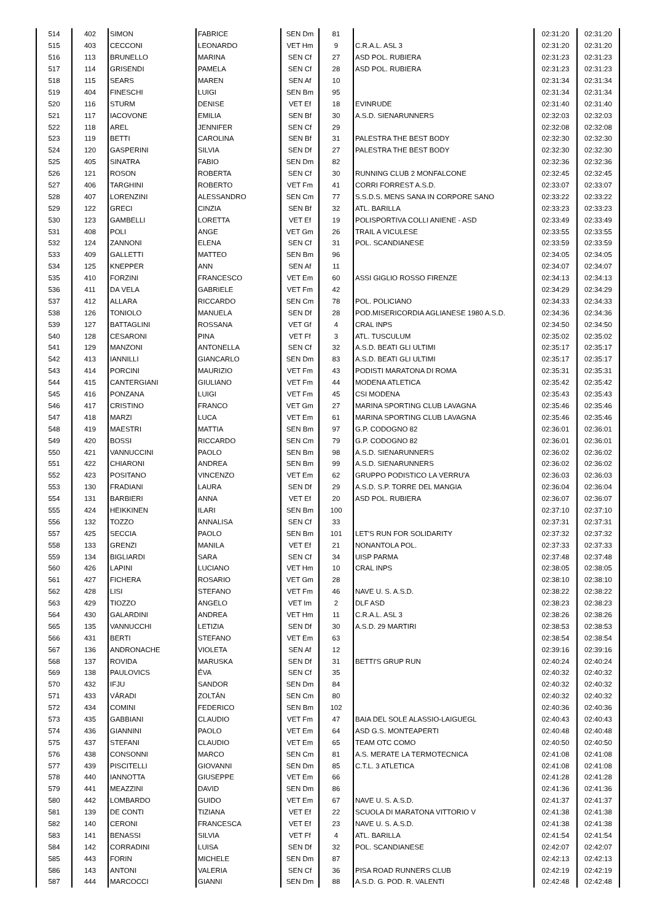| 514 | 402 | SIMON | FABRICE | SEN Dm | 81 | | 02:31:20 | 02:31:20 |
| 515 | 403 | CECCONI | LEONARDO | VET Hm | 9 | C.R.A.L. ASL 3 | 02:31:20 | 02:31:20 |
| 516 | 113 | BRUNELLO | MARINA | SEN Cf | 27 | ASD POL. RUBIERA | 02:31:23 | 02:31:23 |
| 517 | 114 | GRISENDI | PAMELA | SEN Cf | 28 | ASD POL. RUBIERA | 02:31:23 | 02:31:23 |
| 518 | 115 | SEARS | MAREN | SEN Af | 10 | | 02:31:34 | 02:31:34 |
| 519 | 404 | FINESCHI | LUIGI | SEN Bm | 95 | | 02:31:34 | 02:31:34 |
| 520 | 116 | STURM | DENISE | VET Ef | 18 | EVINRUDE | 02:31:40 | 02:31:40 |
| 521 | 117 | IACOVONE | EMILIA | SEN Bf | 30 | A.S.D. SIENARUNNERS | 02:32:03 | 02:32:03 |
| 522 | 118 | AREL | JENNIFER | SEN Cf | 29 | | 02:32:08 | 02:32:08 |
| 523 | 119 | BETTI | CAROLINA | SEN Bf | 31 | PALESTRA THE BEST BODY | 02:32:30 | 02:32:30 |
| 524 | 120 | GASPERINI | SILVIA | SEN Df | 27 | PALESTRA THE BEST BODY | 02:32:30 | 02:32:30 |
| 525 | 405 | SINATRA | FABIO | SEN Dm | 82 | | 02:32:36 | 02:32:36 |
| 526 | 121 | ROSON | ROBERTA | SEN Cf | 30 | RUNNING CLUB 2 MONFALCONE | 02:32:45 | 02:32:45 |
| 527 | 406 | TARGHINI | ROBERTO | VET Fm | 41 | CORRI FORREST A.S.D. | 02:33:07 | 02:33:07 |
| 528 | 407 | LORENZINI | ALESSANDRO | SEN Cm | 77 | S.S.D.S. MENS SANA IN CORPORE SANO | 02:33:22 | 02:33:22 |
| 529 | 122 | GRECI | CINZIA | SEN Bf | 32 | ATL. BARILLA | 02:33:23 | 02:33:23 |
| 530 | 123 | GAMBELLI | LORETTA | VET Ef | 19 | POLISPORTIVA COLLI ANIENE - ASD | 02:33:49 | 02:33:49 |
| 531 | 408 | POLI | ANGE | VET Gm | 26 | TRAIL A VICULESE | 02:33:55 | 02:33:55 |
| 532 | 124 | ZANNONI | ELENA | SEN Cf | 31 | POL. SCANDIANESE | 02:33:59 | 02:33:59 |
| 533 | 409 | GALLETTI | MATTEO | SEN Bm | 96 | | 02:34:05 | 02:34:05 |
| 534 | 125 | KNEPPER | ANN | SEN Af | 11 | | 02:34:07 | 02:34:07 |
| 535 | 410 | FORZINI | FRANCESCO | VET Em | 60 | ASSI GIGLIO ROSSO FIRENZE | 02:34:13 | 02:34:13 |
| 536 | 411 | DA VELA | GABRIELE | VET Fm | 42 | | 02:34:29 | 02:34:29 |
| 537 | 412 | ALLARA | RICCARDO | SEN Cm | 78 | POL. POLICIANO | 02:34:33 | 02:34:33 |
| 538 | 126 | TONIOLO | MANUELA | SEN Df | 28 | POD.MISERICORDIA AGLIANESE 1980 A.S.D. | 02:34:36 | 02:34:36 |
| 539 | 127 | BATTAGLINI | ROSSANA | VET Gf | 4 | CRAL INPS | 02:34:50 | 02:34:50 |
| 540 | 128 | CESARONI | PINA | VET Ff | 3 | ATL. TUSCULUM | 02:35:02 | 02:35:02 |
| 541 | 129 | MANZONI | ANTONELLA | SEN Cf | 32 | A.S.D. BEATI GLI ULTIMI | 02:35:17 | 02:35:17 |
| 542 | 413 | IANNILLI | GIANCARLO | SEN Dm | 83 | A.S.D. BEATI GLI ULTIMI | 02:35:17 | 02:35:17 |
| 543 | 414 | PORCINI | MAURIZIO | VET Fm | 43 | PODISTI MARATONA DI ROMA | 02:35:31 | 02:35:31 |
| 544 | 415 | CANTERGIANI | GIULIANO | VET Fm | 44 | MODENA ATLETICA | 02:35:42 | 02:35:42 |
| 545 | 416 | PONZANA | LUIGI | VET Fm | 45 | CSI MODENA | 02:35:43 | 02:35:43 |
| 546 | 417 | CRISTINO | FRANCO | VET Gm | 27 | MARINA SPORTING CLUB LAVAGNA | 02:35:46 | 02:35:46 |
| 547 | 418 | MARZI | LUCA | VET Em | 61 | MARINA SPORTING CLUB LAVAGNA | 02:35:46 | 02:35:46 |
| 548 | 419 | MAESTRI | MATTIA | SEN Bm | 97 | G.P. CODOGNO 82 | 02:36:01 | 02:36:01 |
| 549 | 420 | BOSSI | RICCARDO | SEN Cm | 79 | G.P. CODOGNO 82 | 02:36:01 | 02:36:01 |
| 550 | 421 | VANNUCCINI | PAOLO | SEN Bm | 98 | A.S.D. SIENARUNNERS | 02:36:02 | 02:36:02 |
| 551 | 422 | CHIARONI | ANDREA | SEN Bm | 99 | A.S.D. SIENARUNNERS | 02:36:02 | 02:36:02 |
| 552 | 423 | POSITANO | VINCENZO | VET Em | 62 | GRUPPO PODISTICO LA VERRU'A | 02:36:03 | 02:36:03 |
| 553 | 130 | FRADIANI | LAURA | SEN Df | 29 | A.S.D. S.P. TORRE DEL MANGIA | 02:36:04 | 02:36:04 |
| 554 | 131 | BARBIERI | ANNA | VET Ef | 20 | ASD POL. RUBIERA | 02:36:07 | 02:36:07 |
| 555 | 424 | HEIKKINEN | ILARI | SEN Bm | 100 | | 02:37:10 | 02:37:10 |
| 556 | 132 | TOZZO | ANNALISA | SEN Cf | 33 | | 02:37:31 | 02:37:31 |
| 557 | 425 | SECCIA | PAOLO | SEN Bm | 101 | LET'S RUN FOR SOLIDARITY | 02:37:32 | 02:37:32 |
| 558 | 133 | GRENZI | MANILA | VET Ef | 21 | NONANTOLA POL. | 02:37:33 | 02:37:33 |
| 559 | 134 | BIGLIARDI | SARA | SEN Cf | 34 | UISP PARMA | 02:37:48 | 02:37:48 |
| 560 | 426 | LAPINI | LUCIANO | VET Hm | 10 | CRAL INPS | 02:38:05 | 02:38:05 |
| 561 | 427 | FICHERA | ROSARIO | VET Gm | 28 | | 02:38:10 | 02:38:10 |
| 562 | 428 | LISI | STEFANO | VET Fm | 46 | NAVE U. S. A.S.D. | 02:38:22 | 02:38:22 |
| 563 | 429 | TIOZZO | ANGELO | VET Im | 2 | DLF ASD | 02:38:23 | 02:38:23 |
| 564 | 430 | GALARDINI | ANDREA | VET Hm | 11 | C.R.A.L. ASL 3 | 02:38:26 | 02:38:26 |
| 565 | 135 | VANNUCCHI | LETIZIA | SEN Df | 30 | A.S.D. 29 MARTIRI | 02:38:53 | 02:38:53 |
| 566 | 431 | BERTI | STEFANO | VET Em | 63 | | 02:38:54 | 02:38:54 |
| 567 | 136 | ANDRONACHE | VIOLETA | SEN Af | 12 | | 02:39:16 | 02:39:16 |
| 568 | 137 | ROVIDA | MARUSKA | SEN Df | 31 | BETTI'S GRUP RUN | 02:40:24 | 02:40:24 |
| 569 | 138 | PAULOVICS | ÉVA | SEN Cf | 35 | | 02:40:32 | 02:40:32 |
| 570 | 432 | IFJU | SANDOR | SEN Dm | 84 | | 02:40:32 | 02:40:32 |
| 571 | 433 | VÁRADI | ZOLTÁN | SEN Cm | 80 | | 02:40:32 | 02:40:32 |
| 572 | 434 | COMINI | FEDERICO | SEN Bm | 102 | | 02:40:36 | 02:40:36 |
| 573 | 435 | GABBIANI | CLAUDIO | VET Fm | 47 | BAIA DEL SOLE ALASSIO-LAIGUEGL | 02:40:43 | 02:40:43 |
| 574 | 436 | GIANNINI | PAOLO | VET Em | 64 | ASD G.S. MONTEAPERTI | 02:40:48 | 02:40:48 |
| 575 | 437 | STEFANI | CLAUDIO | VET Em | 65 | TEAM OTC COMO | 02:40:50 | 02:40:50 |
| 576 | 438 | CONSONNI | MARCO | SEN Cm | 81 | A.S. MERATE LA TERMOTECNICA | 02:41:08 | 02:41:08 |
| 577 | 439 | PISCITELLI | GIOVANNI | SEN Dm | 85 | C.T.L. 3 ATLETICA | 02:41:08 | 02:41:08 |
| 578 | 440 | IANNOTTA | GIUSEPPE | VET Em | 66 | | 02:41:28 | 02:41:28 |
| 579 | 441 | MEAZZINI | DAVID | SEN Dm | 86 | | 02:41:36 | 02:41:36 |
| 580 | 442 | LOMBARDO | GUIDO | VET Em | 67 | NAVE U. S. A.S.D. | 02:41:37 | 02:41:37 |
| 581 | 139 | DE CONTI | TIZIANA | VET Ef | 22 | SCUOLA DI MARATONA VITTORIO V | 02:41:38 | 02:41:38 |
| 582 | 140 | CERONI | FRANCESCA | VET Ef | 23 | NAVE U. S. A.S.D. | 02:41:38 | 02:41:38 |
| 583 | 141 | BENASSI | SILVIA | VET Ff | 4 | ATL. BARILLA | 02:41:54 | 02:41:54 |
| 584 | 142 | CORRADINI | LUISA | SEN Df | 32 | POL. SCANDIANESE | 02:42:07 | 02:42:07 |
| 585 | 443 | FORIN | MICHELE | SEN Dm | 87 | | 02:42:13 | 02:42:13 |
| 586 | 143 | ANTONI | VALERIA | SEN Cf | 36 | PISA ROAD RUNNERS CLUB | 02:42:19 | 02:42:19 |
| 587 | 444 | MARCOCCI | GIANNI | SEN Dm | 88 | A.S.D. G. POD. R. VALENTI | 02:42:48 | 02:42:48 |